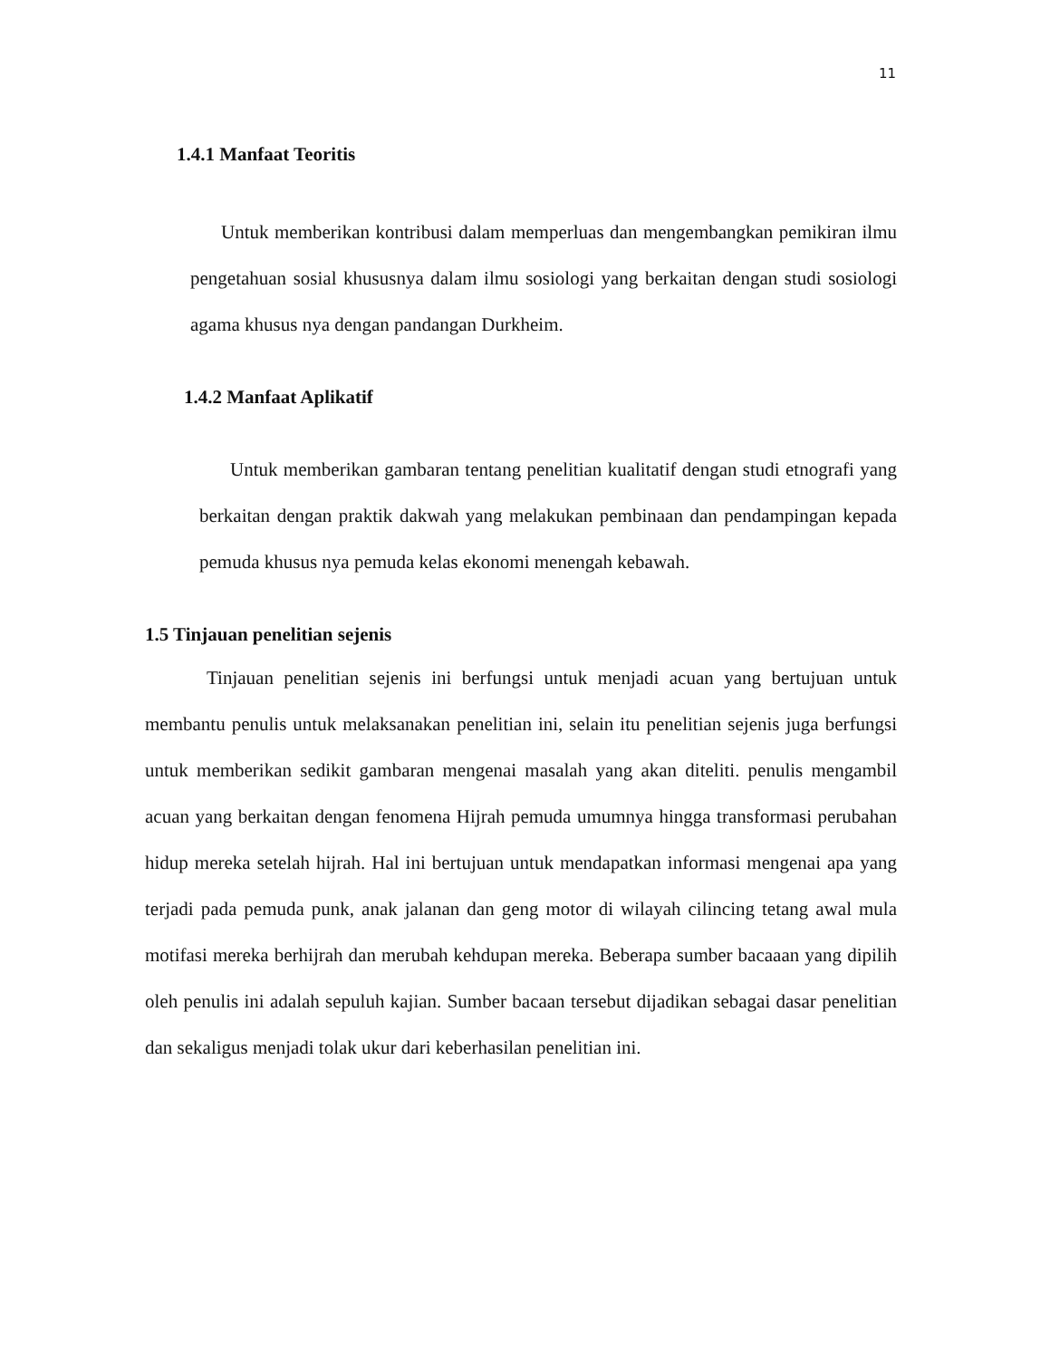11
1.4.1 Manfaat Teoritis
Untuk memberikan kontribusi dalam memperluas dan mengembangkan pemikiran ilmu pengetahuan sosial khususnya dalam ilmu sosiologi yang berkaitan dengan studi sosiologi agama khusus nya dengan pandangan Durkheim.
1.4.2 Manfaat Aplikatif
Untuk memberikan gambaran tentang penelitian kualitatif dengan studi etnografi yang berkaitan dengan praktik dakwah yang melakukan pembinaan dan pendampingan kepada pemuda khusus nya pemuda kelas ekonomi menengah kebawah.
1.5 Tinjauan penelitian sejenis
Tinjauan penelitian sejenis ini berfungsi untuk menjadi acuan yang bertujuan untuk membantu penulis untuk melaksanakan penelitian ini, selain itu penelitian sejenis juga berfungsi untuk memberikan sedikit gambaran mengenai masalah yang akan diteliti. penulis mengambil acuan yang berkaitan dengan fenomena Hijrah pemuda umumnya hingga transformasi perubahan hidup mereka setelah hijrah. Hal ini bertujuan untuk mendapatkan informasi mengenai apa yang terjadi pada pemuda punk, anak jalanan dan geng motor di wilayah cilincing tetang awal mula motifasi mereka berhijrah dan merubah kehdupan mereka. Beberapa sumber bacaaan yang dipilih oleh penulis ini adalah sepuluh kajian. Sumber bacaan tersebut dijadikan sebagai dasar penelitian dan sekaligus menjadi tolak ukur dari keberhasilan penelitian ini.